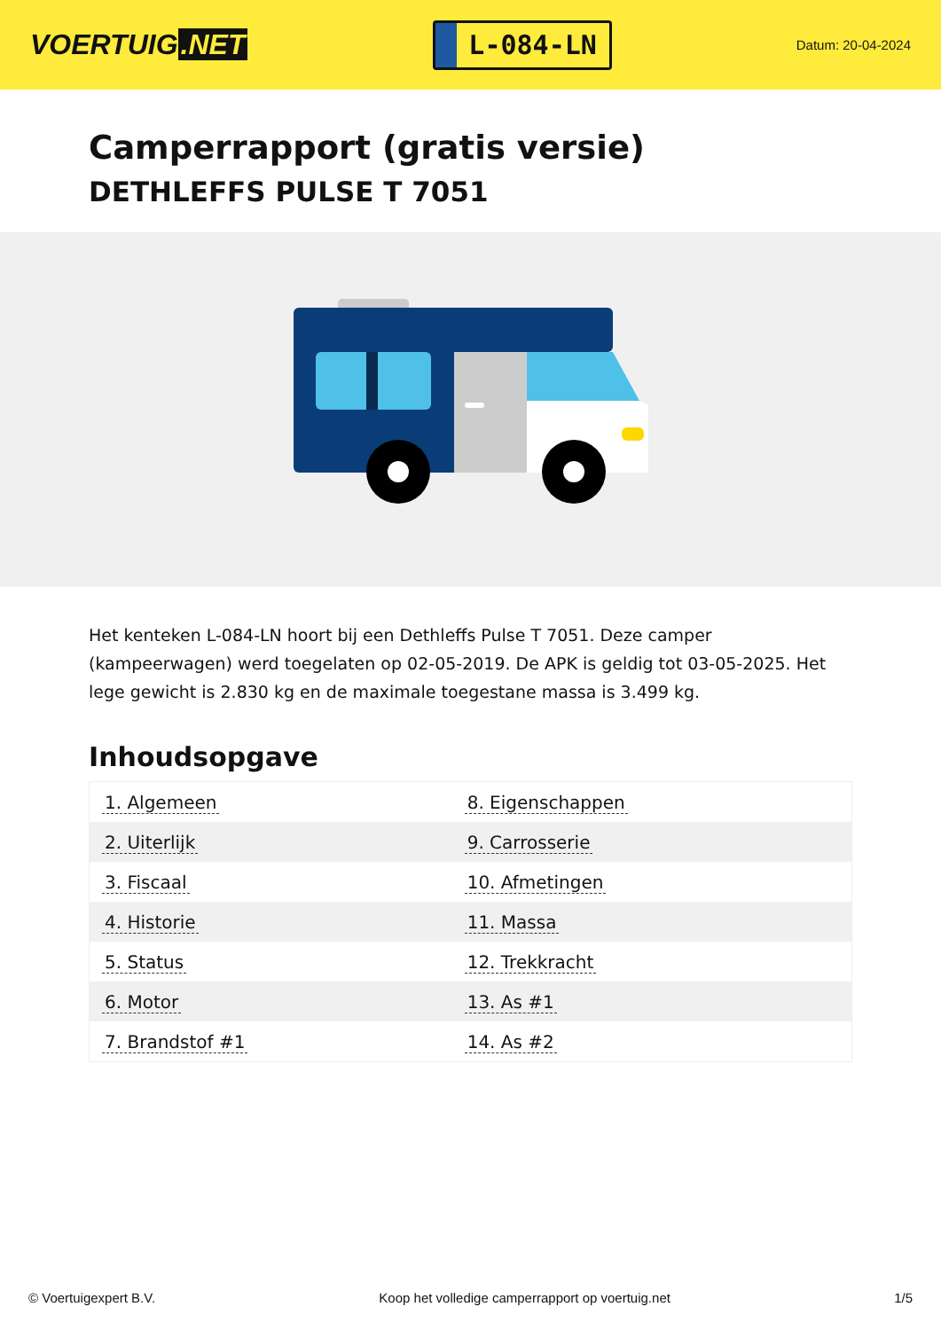VOERTUIG.NET
L-084-LN
Datum: 20-04-2024
Camperrapport (gratis versie)
DETHLEFFS PULSE T 7051
Het kenteken L-084-LN hoort bij een Dethleffs Pulse T 7051. Deze camper (kampeerwagen) werd toegelaten op 02-05-2019. De APK is geldig tot 03-05-2025. Het lege gewicht is 2.830 kg en de maximale toegestane massa is 3.499 kg.
Inhoudsopgave
| 1. Algemeen | 8. Eigenschappen |
| 2. Uiterlijk | 9. Carrosserie |
| 3. Fiscaal | 10. Afmetingen |
| 4. Historie | 11. Massa |
| 5. Status | 12. Trekkracht |
| 6. Motor | 13. As #1 |
| 7. Brandstof #1 | 14. As #2 |
© Voertuigexpert B.V. Koop het volledige camperrapport op voertuig.net
1/5